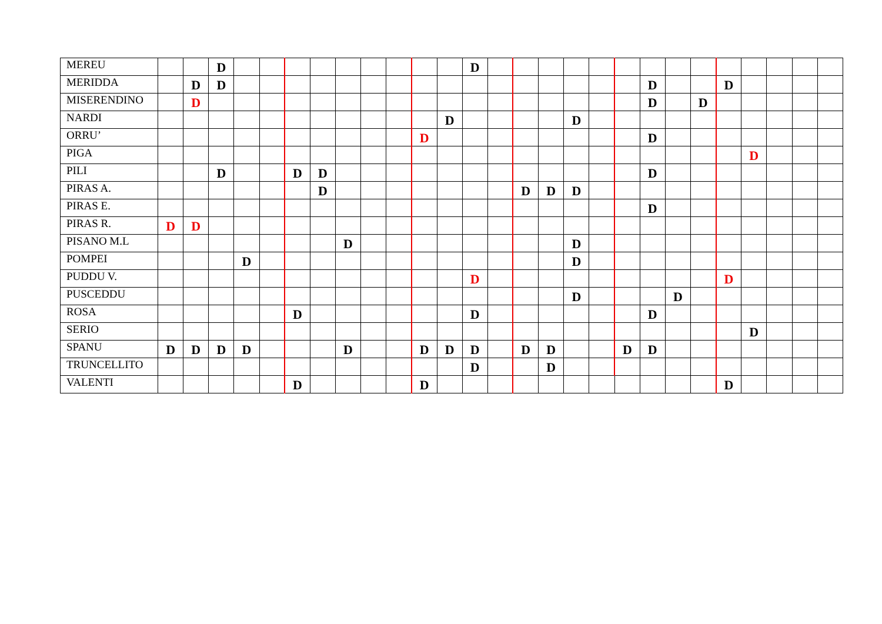| MEREU | | | D | | | | | | | | | | D | | | | | | | | | | | | | | |
| MERIDDA | | D | D | | | | | | | | | | | | | | | | | D | | | D | | | | |
| MISERENDINO | | D | | | | | | | | | | | | | | | | | | D | | D | | | | | |
| NARDI | | | | | | | | | | | | D | | | | | D | | | | | | | | | | |
| ORRU’ | | | | | | | | | | | D | | | | | | | | | D | | | | | | | |
| PIGA | | | | | | | | | | | | | | | | | | | | | | | | D | | | |
| PILI | | | D | | | D | D | | | | | | | | | | | | | D | | | | | | | |
| PIRAS A. | | | | | | | D | | | | | | | | D | D | D | | | | | | | | | | |
| PIRAS E. | | | | | | | | | | | | | | | | | | | | D | | | | | | | |
| PIRAS R. | D | D | | | | | | | | | | | | | | | | | | | | | | | | | |
| PISANO M.L | | | | | | | | D | | | | | | | | | D | | | | | | | | | | |
| POMPEI | | | | D | | | | | | | | | | | | | D | | | | | | | | | | |
| PUDDU V. | | | | | | | | | | | | | D | | | | | | | | | | D | | | | |
| PUSCEDDU | | | | | | | | | | | | | | | | | D | | | | D | | | | | | |
| ROSA | | | | | | D | | | | | | | D | | | | | | | D | | | | | | | |
| SERIO | | | | | | | | | | | | | | | | | | | | | | | | D | | | |
| SPANU | D | D | D | D | | | | D | | | D | D | D | | D | D | | | D | D | | | | | | | |
| TRUNCELLITO | | | | | | | | | | | | | D | | | D | | | | | | | | | | | |
| VALENTI | | | | | | D | | | | | D | | | | | | | | | | | | D | | | | |